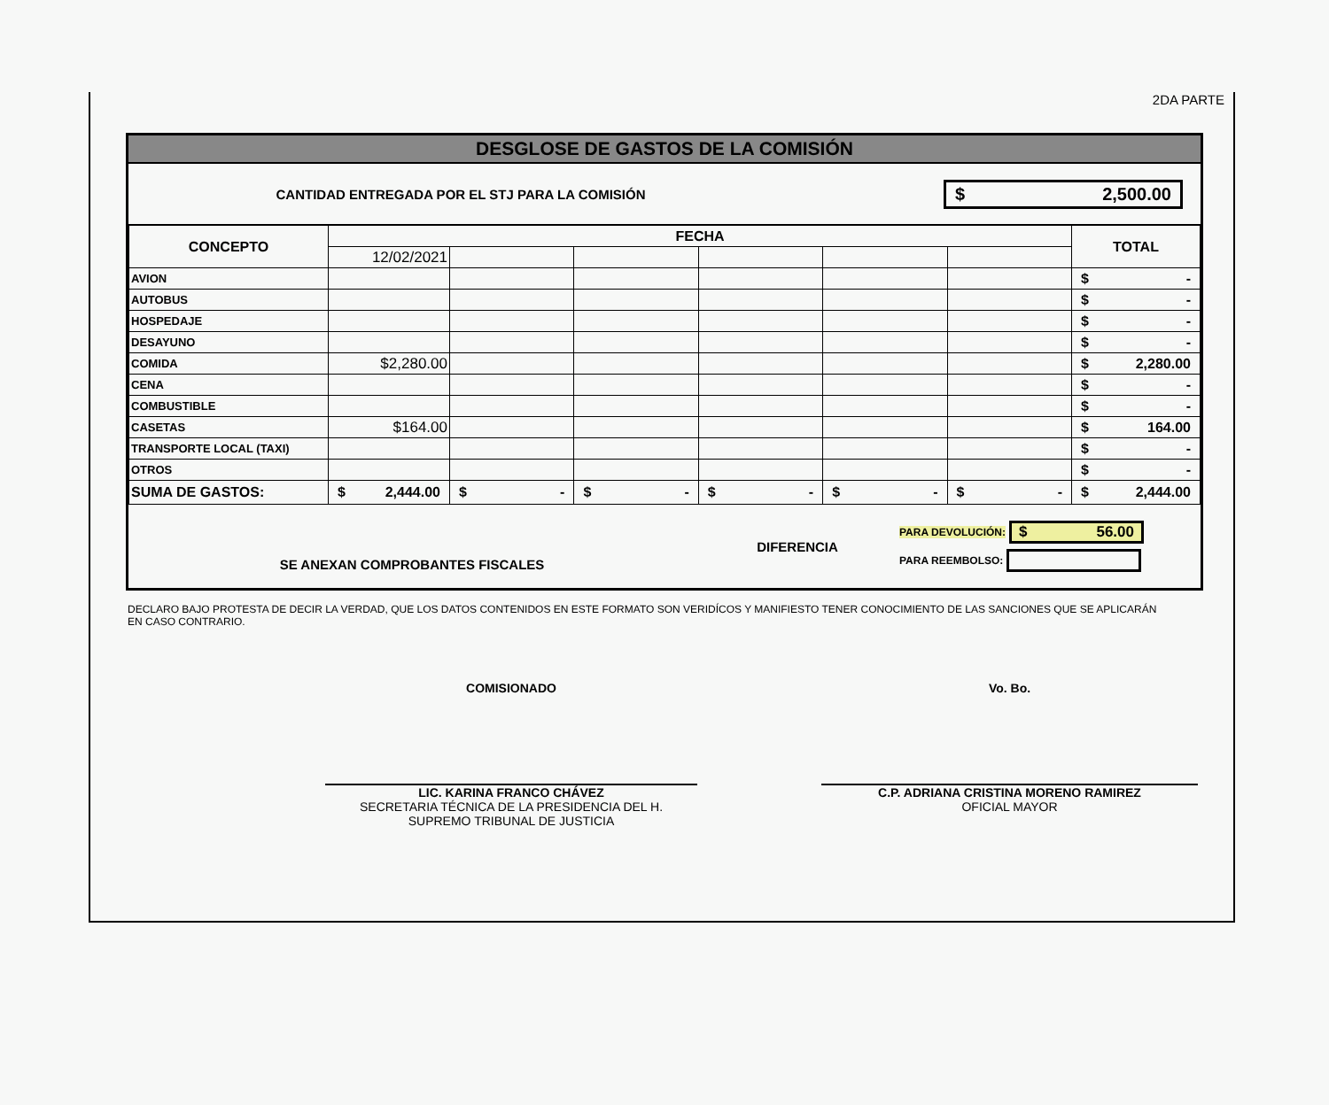2DA PARTE
DESGLOSE DE GASTOS DE LA COMISIÓN
CANTIDAD ENTREGADA POR EL STJ PARA LA COMISIÓN
$ 2,500.00
| CONCEPTO | FECHA | | | | | | TOTAL |
| --- | --- | --- | --- | --- | --- | --- | --- |
| | 12/02/2021 | | | | | | |
| AVION | | | | | | | $ - |
| AUTOBUS | | | | | | | $ - |
| HOSPEDAJE | | | | | | | $ - |
| DESAYUNO | | | | | | | $ - |
| COMIDA | $2,280.00 | | | | | | $ 2,280.00 |
| CENA | | | | | | | $ - |
| COMBUSTIBLE | | | | | | | $ - |
| CASETAS | $164.00 | | | | | | $ 164.00 |
| TRANSPORTE LOCAL (TAXI) | | | | | | | $ - |
| OTROS | | | | | | | $ - |
| SUMA DE GASTOS: | $ 2,444.00 | $ - | $ - | $ - | $ - | $ - | $ 2,444.00 |
SE ANEXAN COMPROBANTES FISCALES
DIFERENCIA
PARA DEVOLUCIÓN: $ 56.00
PARA REEMBOLSO:
DECLARO BAJO PROTESTA DE DECIR LA VERDAD, QUE LOS DATOS CONTENIDOS EN ESTE FORMATO SON VERIDÍCOS Y MANIFIESTO TENER CONOCIMIENTO DE LAS SANCIONES QUE SE APLICARÁN EN CASO CONTRARIO.
COMISIONADO
LIC. KARINA FRANCO CHÁVEZ
SECRETARIA TÉCNICA DE LA PRESIDENCIA DEL H.
SUPREMO TRIBUNAL DE JUSTICIA
Vo. Bo.
C.P. ADRIANA CRISTINA MORENO RAMIREZ
OFICIAL MAYOR